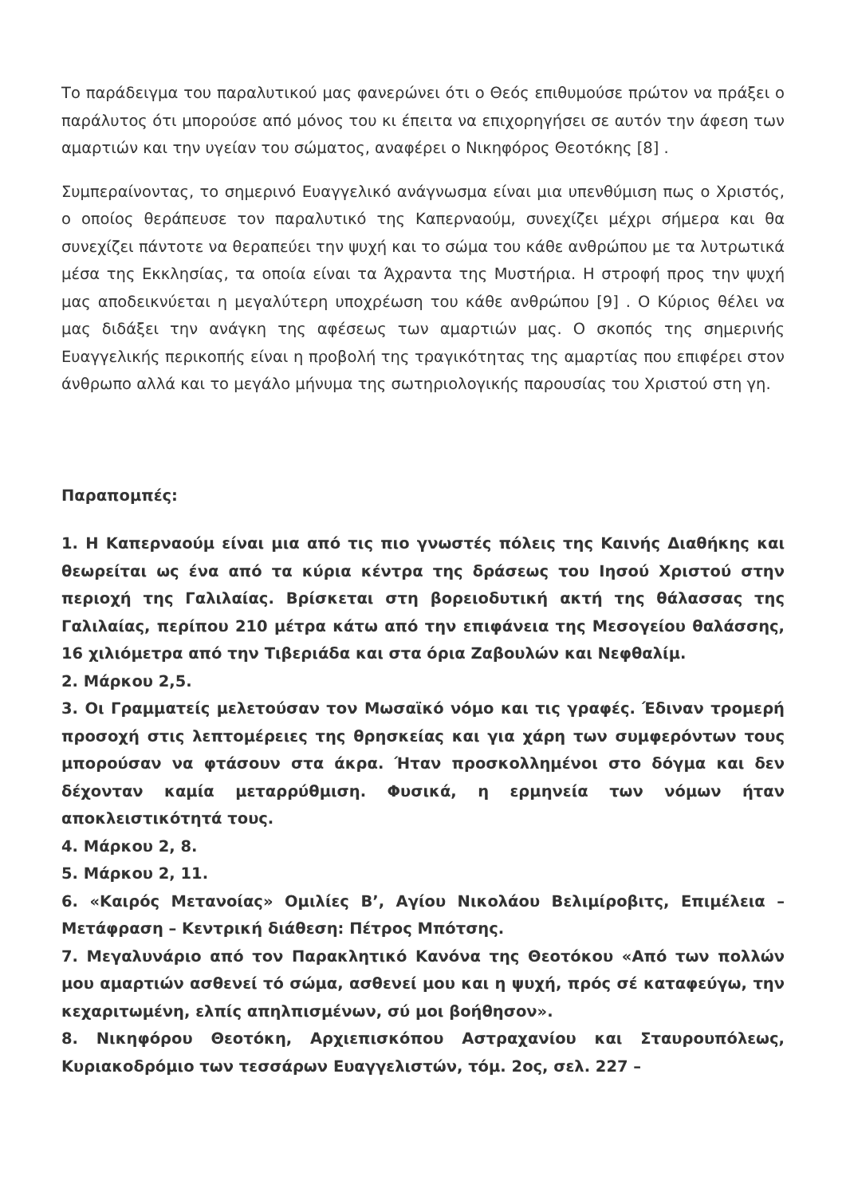Το παράδειγμα του παραλυτικού μας φανερώνει ότι ο Θεός επιθυμούσε πρώτον να πράξει ο παράλυτος ότι μπορούσε από μόνος του κι έπειτα να επιχορηγήσει σε αυτόν την άφεση των αμαρτιών και την υγείαν του σώματος, αναφέρει ο Νικηφόρος Θεοτόκης [8] .
Συμπεραίνοντας, το σημερινό Ευαγγελικό ανάγνωσμα είναι μια υπενθύμιση πως ο Χριστός, ο οποίος θεράπευσε τον παραλυτικό της Καπερναούμ, συνεχίζει μέχρι σήμερα και θα συνεχίζει πάντοτε να θεραπεύει την ψυχή και το σώμα του κάθε ανθρώπου με τα λυτρωτικά μέσα της Εκκλησίας, τα οποία είναι τα Άχραντα της Μυστήρια. Η στροφή προς την ψυχή μας αποδεικνύεται η μεγαλύτερη υποχρέωση του κάθε ανθρώπου [9] . Ο Κύριος θέλει να μας διδάξει την ανάγκη της αφέσεως των αμαρτιών μας. Ο σκοπός της σημερινής Ευαγγελικής περικοπής είναι η προβολή της τραγικότητας της αμαρτίας που επιφέρει στον άνθρωπο αλλά και το μεγάλο μήνυμα της σωτηριολογικής παρουσίας του Χριστού στη γη.
Παραπομπές:
1. Η Καπερναούμ είναι μια από τις πιο γνωστές πόλεις της Καινής Διαθήκης και θεωρείται ως ένα από τα κύρια κέντρα της δράσεως του Ιησού Χριστού στην περιοχή της Γαλιλαίας. Βρίσκεται στη βορειοδυτική ακτή της θάλασσας της Γαλιλαίας, περίπου 210 μέτρα κάτω από την επιφάνεια της Μεσογείου θαλάσσης, 16 χιλιόμετρα από την Τιβεριάδα και στα όρια Ζαβουλών και Νεφθαλίμ.
2. Μάρκου 2,5.
3. Οι Γραμματείς μελετούσαν τον Μωσαϊκό νόμο και τις γραφές. Έδιναν τρομερή προσοχή στις λεπτομέρειες της θρησκείας και για χάρη των συμφερόντων τους μπορούσαν να φτάσουν στα άκρα. Ήταν προσκολλημένοι στο δόγμα και δεν δέχονταν καμία μεταρρύθμιση. Φυσικά, η ερμηνεία των νόμων ήταν αποκλειστικότητά τους.
4. Μάρκου 2, 8.
5. Μάρκου 2, 11.
6. «Καιρός Μετανοίας» Ομιλίες Β’, Αγίου Νικολάου Βελιμίροβιτς, Επιμέλεια – Μετάφραση – Κεντρική διάθεση: Πέτρος Μπότσης.
7. Μεγαλυνάριο από τον Παρακλητικό Κανόνα της Θεοτόκου «Από των πολλών μου αμαρτιών ασθενεί τό σώμα, ασθενεί μου και η ψυχή, πρός σέ καταφεύγω, την κεχαριτωμένη, ελπίς απηλπισμένων, σύ μοι βοήθησον».
8. Νικηφόρου Θεοτόκη, Αρχιεπισκόπου Αστραχανίου και Σταυρουπόλεως, Κυριακοδρόμιο των τεσσάρων Ευαγγελιστών, τόμ. 2ος, σελ. 227 –